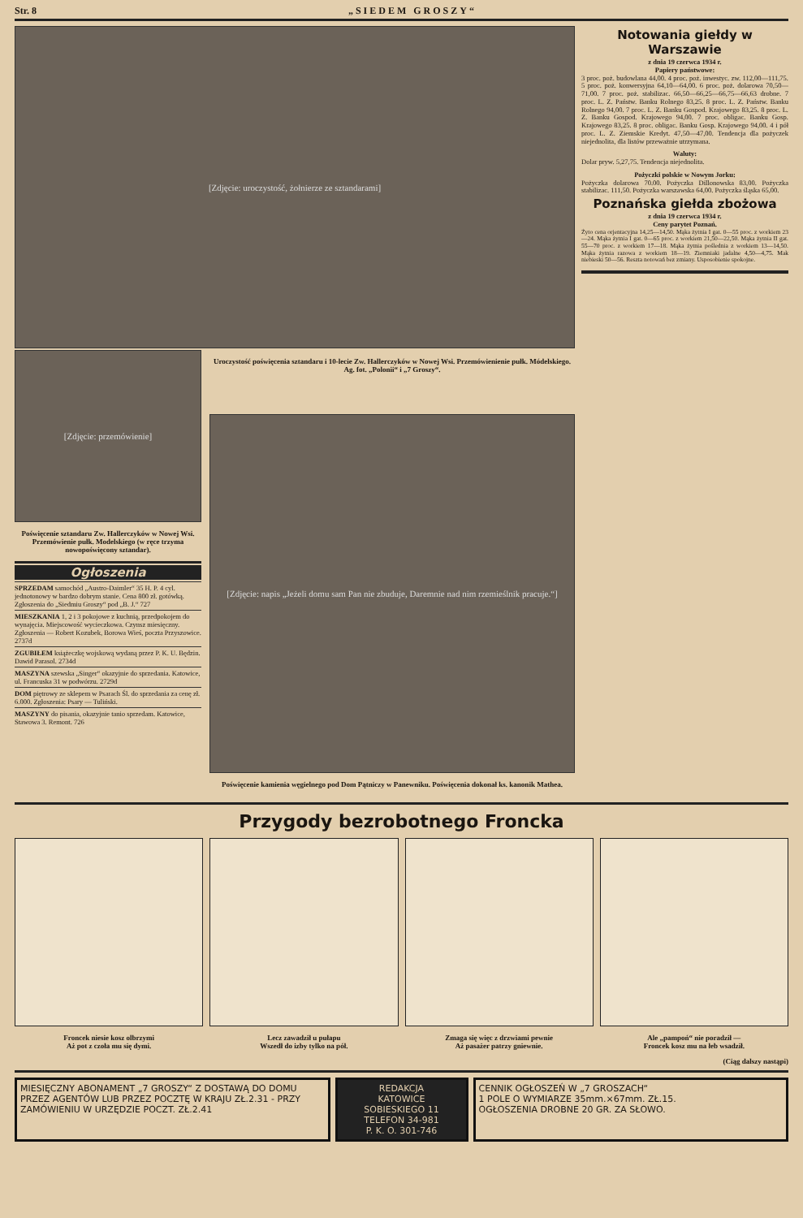Str. 8 „SIEDEM GROSZY“
[Zdjęcie: uroczystość, żołnierze ze sztandarami]
[Zdjęcie: przemówienie]
Poświęcenie sztandaru Zw. Hallerczyków w Nowej Wsi. Przemówienie pułk. Modelskiego (w ręce trzyma nowopoświęcony sztandar).
Ogłoszenia
SPRZEDAM samochód „Austro-Daimler“ 35 H. P. 4 cyl. jednotonowy w bardzo dobrym stanie. Cena 800 zł. gotówką. Zgłoszenia do „Siedmiu Groszy“ pod „B. J.“ 727
MIESZKANIA 1, 2 i 3 pokojowe z kuchnią, przedpokojem do wynajęcia. Miejscowość wycieczkowa. Czynsz miesięczny. Zgłoszenia — Robert Kozubek, Borowa Wieś, poczta Przyszowice. 2737d
ZGUBIŁEM książeczkę wojskową wydaną przez P. K. U. Będzin. Dawid Parasol. 2734d
MASZYNA szewska „Singer“ okazyjnie do sprzedania. Katowice, ul. Francuska 31 w podwórzu. 2729d
DOM piętrowy ze sklepem w Psarach Śl. do sprzedania za cenę zł. 6.000. Zgłoszenia: Psary — Tuliński.
MASZYNY do pisania, okazyjnie tanio sprzedam. Katowice, Stawowa 3. Remont. 726
Uroczystość poświęcenia sztandaru i 10-lecie Zw. Hallerczyków w Nowej Wsi. Przemówienienie pułk. Módelskiego. Ag. fot. „Polonii“ i „7 Groszy“.
[Zdjęcie: napis „Jeżeli domu sam Pan nie zbuduje, Daremnie nad nim rzemieślnik pracuje.“]
Poświęcenie kamienia węgielnego pod Dom Pątniczy w Panewniku. Poświęcenia dokonał ks. kanonik Mathea.
Notowania giełdy w Warszawie
z dnia 19 czerwca 1934 r.
Papiery państwowe:
3 proc. poż. budowlana 44,00. 4 proc. poż. inwestyc. zw. 112,00—111,75. 5 proc. poż. konwersyjna 64,10—64,00. 6 proc. poż. dolarowa 70,50—71,00. 7 proc. poż. stabilizac. 66,50—66,25—66,75—66,63 drobne. 7 proc. L. Z. Państw. Banku Rolnego 83,25. 8 proc. L. Z. Państw. Banku Rolnego 94,00. 7 proc. L. Z. Banku Gospod. Krajowego 83,25. 8 proc. L. Z. Banku Gospod. Krajowego 94,00. 7 proc. obligac. Banku Gosp. Krajowego 83,25. 8 proc. obligac. Banku Gosp. Krajowego 94,00. 4 i pół proc. L. Z. Ziemskie Kredyt. 47,50—47,00. Tendencja dla pożyczek niejednolita, dla listów przeważnie utrzymana.
Waluty:
Dolar pryw. 5,27,75. Tendencja niejednolita.
Pożyczki polskie w Nowym Jorku:
Pożyczka dolarowa 70.00. Pożyczka Dillonowska 83,00. Pożyczka stabilizac. 111,50. Pożyczka warszawska 64,00. Pożyczka śląska 65,00.
Poznańska giełda zbożowa
z dnia 19 czerwca 1934 r.
Ceny parytet Poznań.
Żyto cena orjentacyjna 14,25—14,50. Mąka żytnia I gat. 0—55 proc. z workiem 23—24. Mąka żytnia I gat. 0—65 proc. z workiem 21,50—22,50. Mąka żytnia II gat. 55—70 proc. z workiem 17—18. Mąka żytnia poślednia z workiem 13—14,50. Mąka żytnia razowa z workiem 18—19. Ziemniaki jadalne 4,50—4,75. Mak niebieski 50—56. Reszta notowań bez zmiany. Usposobienie spokojne.
Przygody bezrobotnego Froncka
Froncek niesie kosz olbrzymi
Aż pot z czoła mu się dymi.
Lecz zawadził u pułapu
Wszedł do izby tylko na pół.
Zmaga się więc z drzwiami pewnie
Aż pasażer patrzy gniewnie.
Ale „pampoń“ nie poradził —
Froncek kosz mu na łeb wsadził.
(Ciąg dalszy nastąpi)
MIESIĘCZNY ABONAMENT „7 GROSZY“ Z DOSTAWĄ DO DOMU PRZEZ AGENTÓW LUB PRZEZ POCZTĘ W KRAJU ZŁ.2.31 - PRZY ZAMÓWIENIU W URZĘDZIE POCZT. ZŁ.2.41
REDAKCJA
KATOWICE
SOBIESKIEGO 11
TELEFON 34-981
P. K. O. 301-746
CENNIK OGŁOSZEŃ W „7 GROSZACH“
1 POLE O WYMIARZE 35mm.×67mm. ZŁ.15.
OGŁOSZENIA DROBNE 20 GR. ZA SŁOWO.